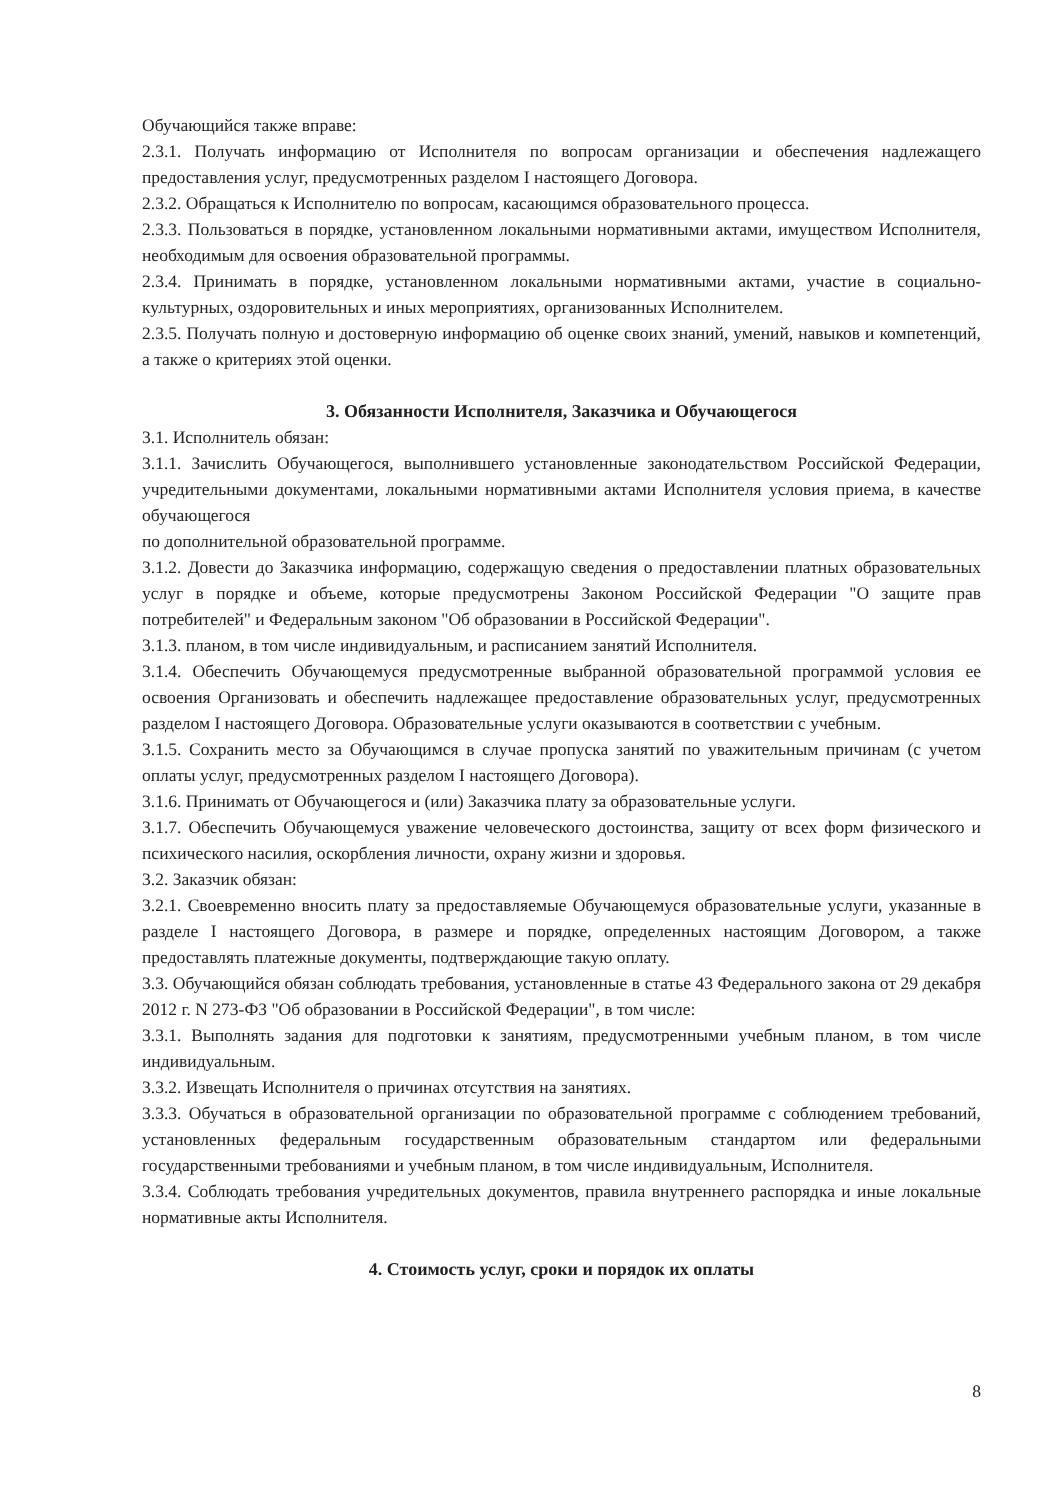Обучающийся также вправе:
2.3.1. Получать информацию от Исполнителя по вопросам организации и обеспечения надлежащего предоставления услуг, предусмотренных разделом I настоящего Договора.
2.3.2. Обращаться к Исполнителю по вопросам, касающимся образовательного процесса.
2.3.3. Пользоваться в порядке, установленном локальными нормативными актами, имуществом Исполнителя, необходимым для освоения образовательной программы.
2.3.4. Принимать в порядке, установленном локальными нормативными актами, участие в социально-культурных, оздоровительных и иных мероприятиях, организованных Исполнителем.
2.3.5. Получать полную и достоверную информацию об оценке своих знаний, умений, навыков и компетенций, а также о критериях этой оценки.
3. Обязанности Исполнителя, Заказчика и Обучающегося
3.1. Исполнитель обязан:
3.1.1. Зачислить Обучающегося, выполнившего установленные законодательством Российской Федерации, учредительными документами, локальными нормативными актами Исполнителя условия приема, в качестве обучающегося
по дополнительной образовательной программе.
3.1.2. Довести до Заказчика информацию, содержащую сведения о предоставлении платных образовательных услуг в порядке и объеме, которые предусмотрены Законом Российской Федерации "О защите прав потребителей" и Федеральным законом "Об образовании в Российской Федерации".
3.1.3. планом, в том числе индивидуальным, и расписанием занятий Исполнителя.
3.1.4. Обеспечить Обучающемуся предусмотренные выбранной образовательной программой условия ее освоения Организовать и обеспечить надлежащее предоставление образовательных услуг, предусмотренных разделом I настоящего Договора. Образовательные услуги оказываются в соответствии с учебным.
3.1.5. Сохранить место за Обучающимся в случае пропуска занятий по уважительным причинам (с учетом оплаты услуг, предусмотренных разделом I настоящего Договора).
3.1.6. Принимать от Обучающегося и (или) Заказчика плату за образовательные услуги.
3.1.7. Обеспечить Обучающемуся уважение человеческого достоинства, защиту от всех форм физического и психического насилия, оскорбления личности, охрану жизни и здоровья.
3.2. Заказчик обязан:
3.2.1. Своевременно вносить плату за предоставляемые Обучающемуся образовательные услуги, указанные в разделе I настоящего Договора, в размере и порядке, определенных настоящим Договором, а также предоставлять платежные документы, подтверждающие такую оплату.
3.3. Обучающийся обязан соблюдать требования, установленные в статье 43 Федерального закона от 29 декабря 2012 г. N 273-ФЗ "Об образовании в Российской Федерации", в том числе:
3.3.1. Выполнять задания для подготовки к занятиям, предусмотренными учебным планом, в том числе индивидуальным.
3.3.2. Извещать Исполнителя о причинах отсутствия на занятиях.
3.3.3. Обучаться в образовательной организации по образовательной программе с соблюдением требований, установленных федеральным государственным образовательным стандартом или федеральными государственными требованиями и учебным планом, в том числе индивидуальным, Исполнителя.
3.3.4. Соблюдать требования учредительных документов, правила внутреннего распорядка и иные локальные нормативные акты Исполнителя.
4. Стоимость услуг, сроки и порядок их оплаты
8